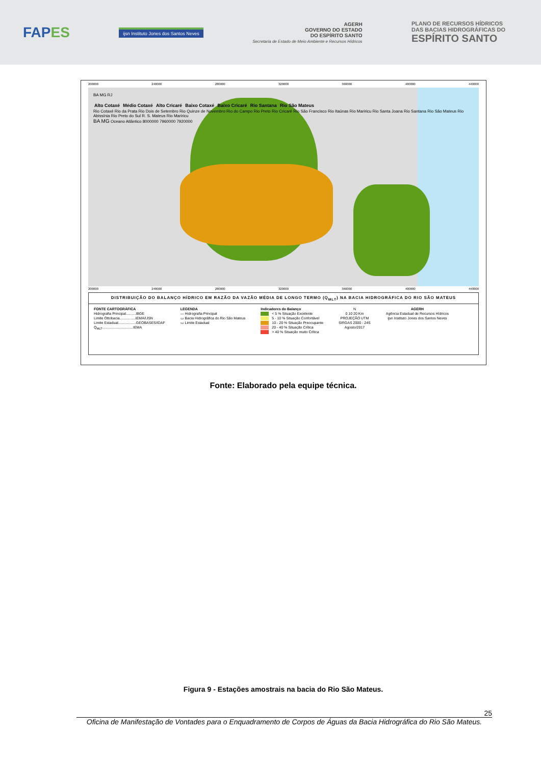FAPES
ijsn Instituto Jones dos Santos Neves
AGERH
GOVERNO DO ESTADO
DO ESPÍRITO SANTO
Secretaria de Estado de Meio Ambiente e Recursos Hídricos
PLANO DE RECURSOS HÍDRICOS
DAS BACIAS HIDROGRÁFICAS DO
ESPÍRITO SANTO
200000 240000 280000 320000 360000 400000 440000
BA MG RJ
Alto Cotaxé Médio Cotaxé Alto Cricaré Baixo Cotaxé Baixo Cricaré Rio Santana Rio São Mateus
Rio Cotaxé Rio da Prata Rio Dois de Setembro Rio Quinze de Novembro Rio do Campo Rio Preto Rio Cricaré Rio São Francisco Rio Itaúnas Rio Mariricu Rio Santa Joana Rio Santana Rio São Mateus Rio Abissínia Rio Preto do Sul R. S. Mateus Rio Mariricu
BA MG Oceano Atlântico 8000000 7960000 7920000
200000 240000 280000 320000 360000 400000 440000
DISTRIBUIÇÃO DO BALANÇO HÍDRICO EM RAZÃO DA VAZÃO MÉDIA DE LONGO TERMO (Q<sub>MLT</sub>) NA BACIA HIDROGRÁFICA DO RIO SÃO MATEUS
FONTE CARTOGRÁFICA
Hidrografia Principal..........IBGE
Limite Ottobacia................IEMA/IJSN
Limite Estadual..................GEOBASES/IDAF
Q<sub>MLT</sub>...............................IEMA
LEGENDA
— Hidrografia Principal
▭ Bacia Hidrográfica do Rio São Mateus
▭ Limite Estadual
Indicadores do Balanço
< 5 % Situação Excelente
5 - 10 % Situação Confortável
10 - 20 % Situação Preocupante
20 - 40 % Situação Crítica
> 40 % Situação muito Crítica
N
0 10 20 Km
PROJEÇÃO UTM
SIRGAS 2000 - 24S
Agosto/2017
AGERH
Agência Estadual de Recursos Hídricos
ijsn Instituto Jones dos Santos Neves
Fonte: Elaborado pela equipe técnica.
Figura 9 - Estações amostrais na bacia do Rio São Mateus.
25
Oficina de Manifestação de Vontades para o Enquadramento de Corpos de Águas da Bacia Hidrográfica do Rio São Mateus.